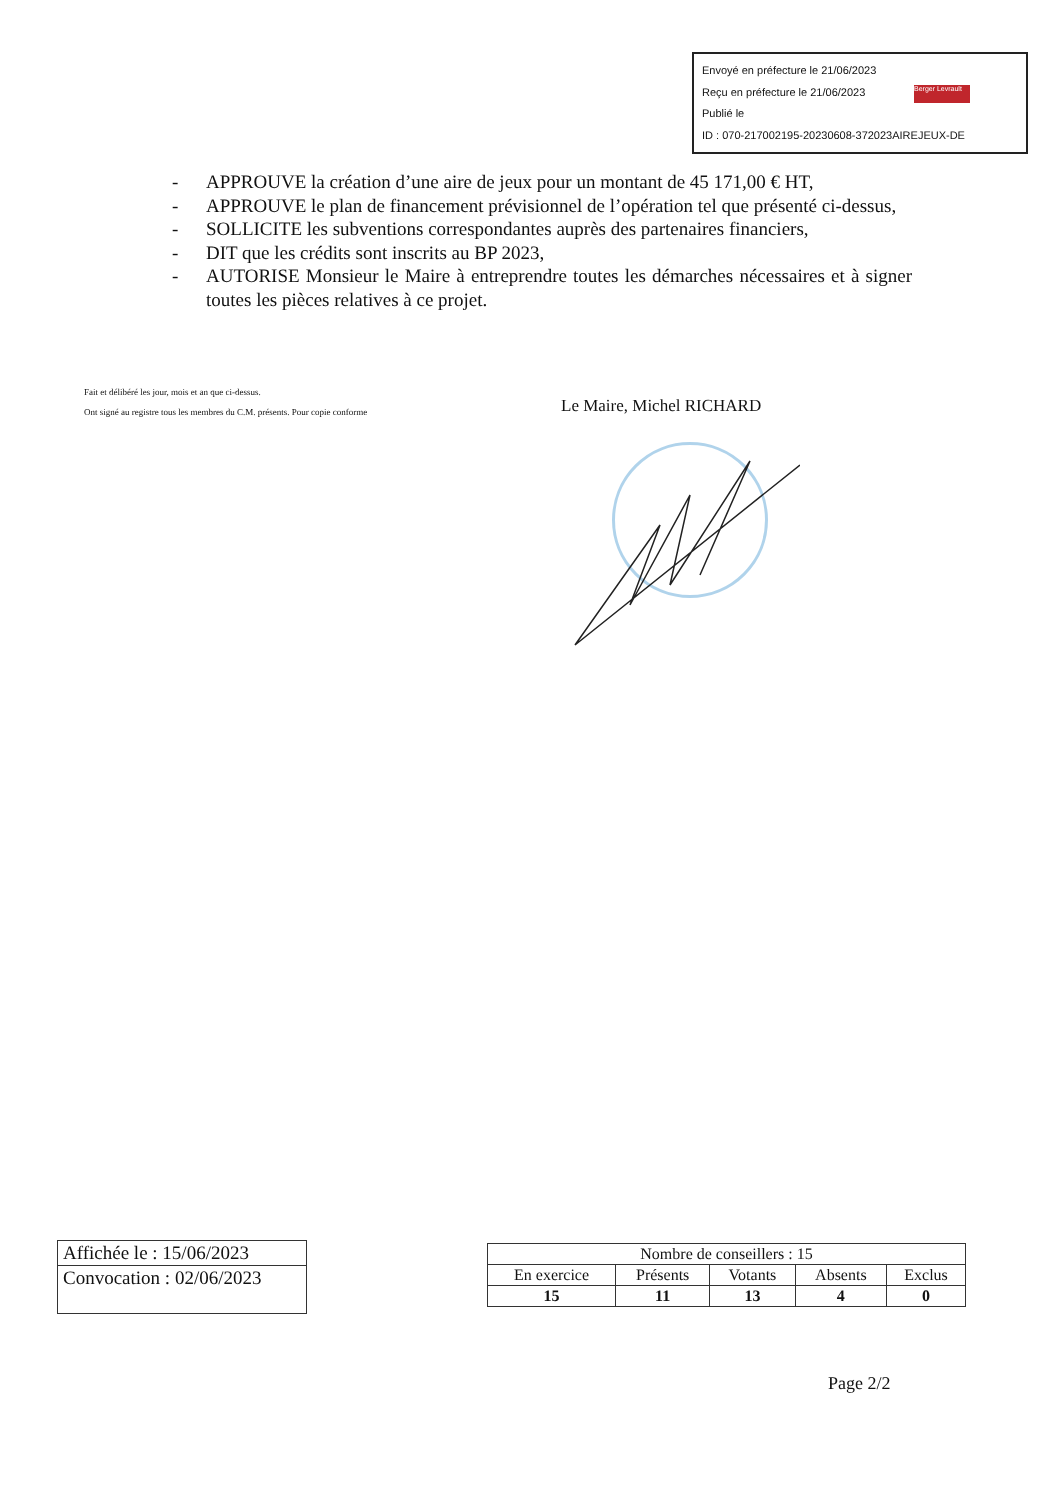Envoyé en préfecture le 21/06/2023
Reçu en préfecture le 21/06/2023
Publié le Berger Levrault
ID : 070-217002195-20230608-372023AIREJEUX-DE
- APPROUVE la création d’une aire de jeux pour un montant de 45 171,00 € HT,
- APPROUVE le plan de financement prévisionnel de l’opération tel que présenté ci-dessus,
- SOLLICITE les subventions correspondantes auprès des partenaires financiers,
- DIT que les crédits sont inscrits au BP 2023,
- AUTORISE Monsieur le Maire à entreprendre toutes les démarches nécessaires et à signer toutes les pièces relatives à ce projet.
Fait et délibéré les jour, mois et an que ci-dessus.
Ont signé au registre tous les membres du C.M. présents. Pour copie conforme
Le Maire, Michel RICHARD
Affichée le : 15/06/2023
Convocation : 02/06/2023
| Nombre de conseillers : 15 | | | | |
| --- | --- | --- | --- | --- |
| En exercice | Présents | Votants | Absents | Exclus |
| 15 | 11 | 13 | 4 | 0 |
Page 2/2